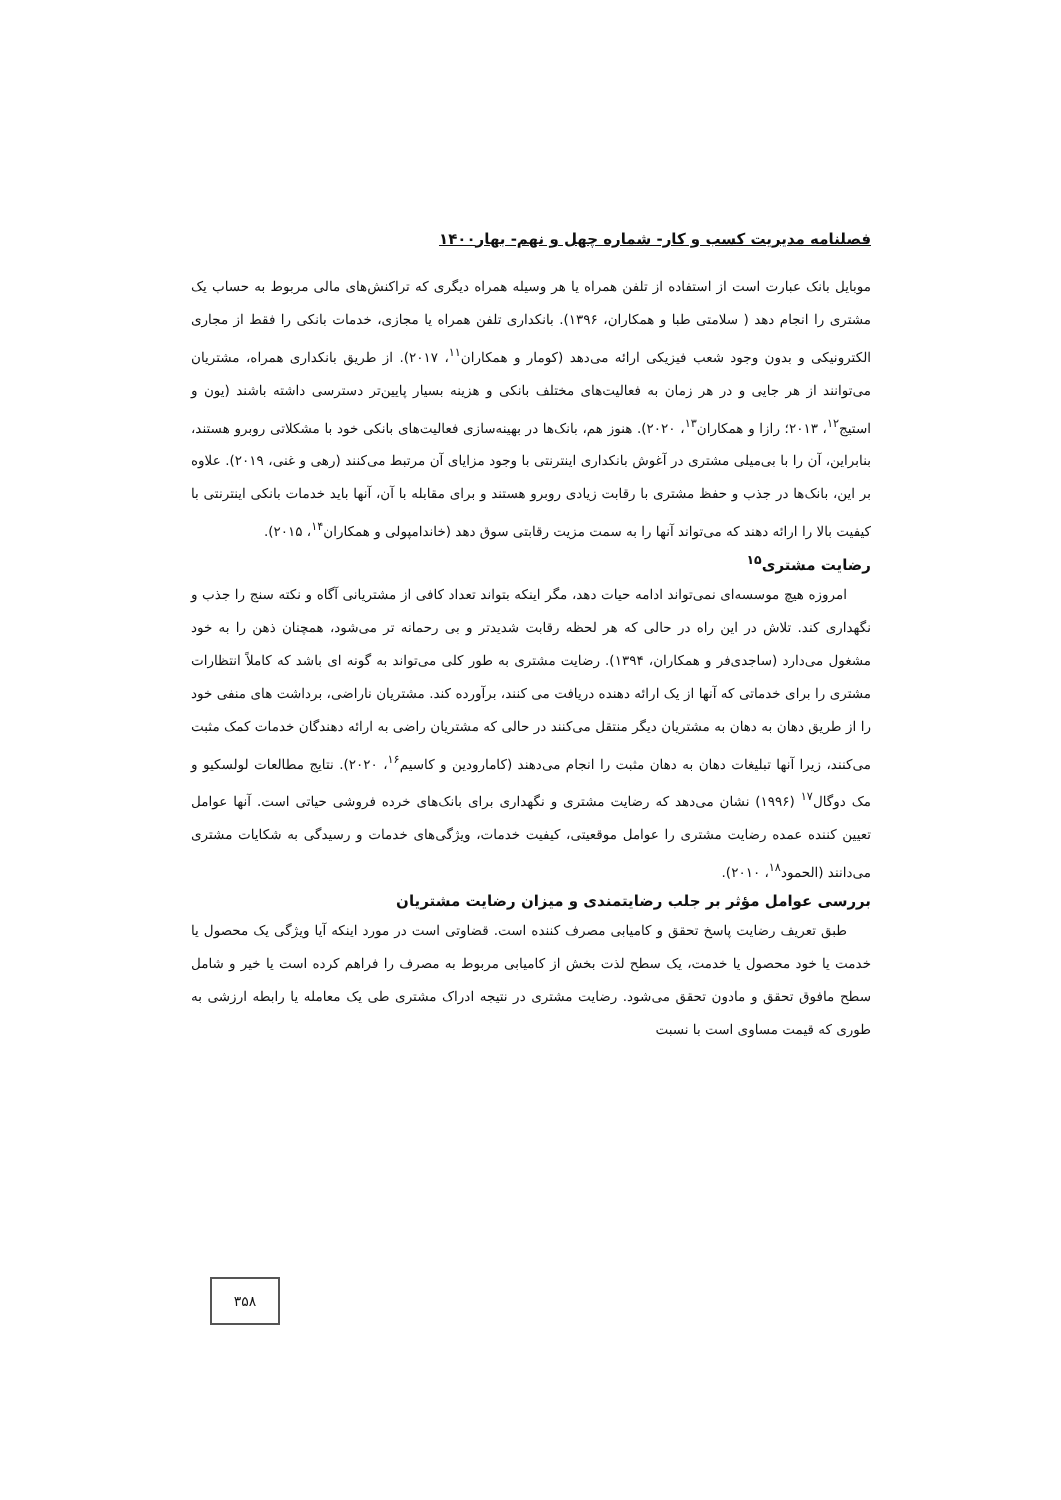فصلنامه مدیریت کسب و کار- شماره چهل و نهم- بهار۱۴۰۰
موبایل بانک عبارت است از استفاده از تلفن همراه یا هر وسیله همراه دیگری که تراکنش‌های مالی مربوط به حساب یک مشتری را انجام دهد ( سلامتی طبا و همکاران، ۱۳۹۶). بانکداری تلفن همراه یا مجازی، خدمات بانکی را فقط از مجاری الکترونیکی و بدون وجود شعب فیزیکی ارائه می‌دهد (کومار و همکاران<sup>۱۱</sup>، ۲۰۱۷). از طریق بانکداری همراه، مشتریان می‌توانند از هر جایی و در هر زمان به فعالیت‌های مختلف بانکی و هزینه بسیار پایین‌تر دسترسی داشته باشند (یون و استیج<sup>۱۲</sup>، ۲۰۱۳؛ رازا و همکاران<sup>۱۳</sup>، ۲۰۲۰). هنوز هم، بانک‌ها در بهینه‌سازی فعالیت‌های بانکی خود با مشکلاتی روبرو هستند، بنابراین، آن را با بی‌میلی مشتری در آغوش بانکداری اینترنتی با وجود مزایای آن مرتبط می‌کنند (رهی و غنی، ۲۰۱۹). علاوه بر این، بانک‌ها در جذب و حفظ مشتری با رقابت زیادی روبرو هستند و برای مقابله با آن، آنها باید خدمات بانکی اینترنتی با کیفیت بالا را ارائه دهند که می‌تواند آنها را به سمت مزیت رقابتی سوق دهد (خاندامپولی و همکاران<sup>۱۴</sup>، ۲۰۱۵).
رضایت مشتری<sup>۱۵</sup>
امروزه هیچ موسسه‌ای نمی‌تواند ادامه حیات دهد، مگر اینکه بتواند تعداد کافی از مشتریانی آگاه و نکته سنج را جذب و نگهداری کند. تلاش در این راه در حالی که هر لحظه رقابت شدیدتر و بی رحمانه تر می‌شود، همچنان ذهن را به خود مشغول می‌دارد (ساجدی‌فر و همکاران، ۱۳۹۴). رضایت مشتری به طور کلی می‌تواند به گونه ای باشد که کاملاً انتظارات مشتری را برای خدماتی که آنها از یک ارائه دهنده دریافت می کنند، برآورده کند. مشتریان ناراضی، برداشت های منفی خود را از طریق دهان به دهان به مشتریان دیگر منتقل می‌کنند در حالی که مشتریان راضی به ارائه دهندگان خدمات کمک مثبت می‌کنند، زیرا آنها تبلیغات دهان به دهان مثبت را انجام می‌دهند (کامارودین و کاسیم<sup>۱۶</sup>، ۲۰۲۰). نتایج مطالعات لولسکیو و مک دوگال<sup>۱۷</sup> (۱۹۹۶) نشان می‌دهد که رضایت مشتری و نگهداری برای بانک‌های خرده فروشی حیاتی است. آنها عوامل تعیین کننده عمده رضایت مشتری را عوامل موقعیتی، کیفیت خدمات، ویژگی‌های خدمات و رسیدگی به شکایات مشتری می‌دانند (الحمود<sup>۱۸</sup>، ۲۰۱۰).
بررسی عوامل مؤثر بر جلب رضایتمندی و میزان رضایت مشتریان
طبق تعریف رضایت پاسخ تحقق و کامیابی مصرف کننده است. قضاوتی است در مورد اینکه آیا ویژگی یک محصول یا خدمت یا خود محصول یا خدمت، یک سطح لذت بخش از کامیابی مربوط به مصرف را فراهم کرده است یا خیر و شامل سطح مافوق تحقق و مادون تحقق می‌شود. رضایت مشتری در نتیجه ادراک مشتری طی یک معامله یا رابطه ارزشی به طوری که قیمت مساوی است با نسبت
۳۵۸